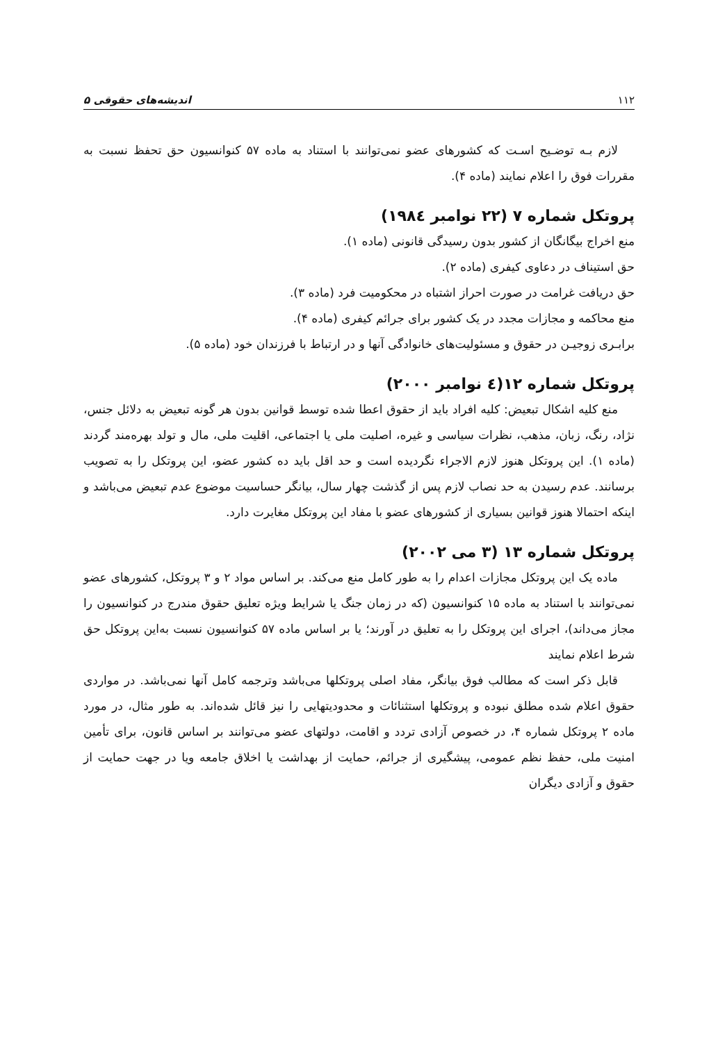۱۱۲ اندیشه‌های حقوقی ۵
لازم بـه توضـیح اسـت که کشورهای عضو نمی‌توانند با استناد به ماده ۵۷ کنوانسیون حق تحفظ نسبت به مقررات فوق را اعلام نمایند (ماده ۴).
پروتکل شماره ۷ (۲۲ نوامبر ۱۹۸٤)
منع اخراج بیگانگان از کشور بدون رسیدگی قانونی (ماده ۱).
حق استیناف در دعاوی کیفری (ماده ۲).
حق دریافت غرامت در صورت احراز اشتباه در محکومیت فرد (ماده ۳).
منع محاکمه و مجازات مجدد در یک کشور برای جرائم کیفری (ماده ۴).
برابـری زوجیـن در حقوق و مسئولیت‌های خانوادگی آنها و در ارتباط با فرزندان خود (ماده ۵).
پروتکل شماره ۱۲(٤ نوامبر ۲۰۰۰)
منع کلیه اشکال تبعیض: کلیه افراد باید از حقوق اعطا شده توسط قوانین بدون هر گونه تبعیض به دلائل جنس، نژاد، رنگ، زبان، مذهب، نظرات سیاسی و غیره، اصلیت ملی یا اجتماعی، اقلیت ملی، مال و تولد بهره‌مند گردند (ماده ۱). این پروتکل هنوز لازم الاجراء نگردیده است و حد اقل باید ده کشور عضو، این پروتکل را به تصویب برسانند. عدم رسیدن به حد نصاب لازم پس از گذشت چهار سال، بیانگر حساسیت موضوع عدم تبعیض می‌باشد و اینکه احتمالا هنوز قوانین بسیاری از کشورهای عضو با مفاد این پروتکل مغایرت دارد.
پروتکل شماره ۱۳ (۳ می ۲۰۰۲)
ماده یک این پروتکل مجازات اعدام را به طور کامل منع می‌کند. بر اساس مواد ۲ و ۳ پروتکل، کشورهای عضو نمی‌توانند با استناد به ماده ۱۵ کنوانسیون (که در زمان جنگ یا شرایط ویژه تعلیق حقوق مندرج در کنوانسیون را مجاز می‌داند)، اجرای این پروتکل را به تعلیق در آورند؛ یا بر اساس ماده ۵۷ کنوانسیون نسبت به‌این پروتکل حق شرط اعلام نمایند
قابل ذکر است که مطالب فوق بیانگر، مفاد اصلی پروتکلها می‌باشد وترجمه کامل آنها نمی‌باشد. در مواردی حقوق اعلام شده مطلق نبوده و پروتکلها استثنائات و محدودیتهایی را نیز قائل شده‌اند. به طور مثال، در مورد ماده ۲ پروتکل شماره ۴، در خصوص آزادی تردد و اقامت، دولتهای عضو می‌توانند بر اساس قانون، برای تأمین امنیت ملی، حفظ نظم عمومی، پیشگیری از جرائم، حمایت از بهداشت یا اخلاق جامعه ویا در جهت حمایت از حقوق و آزادی دیگران